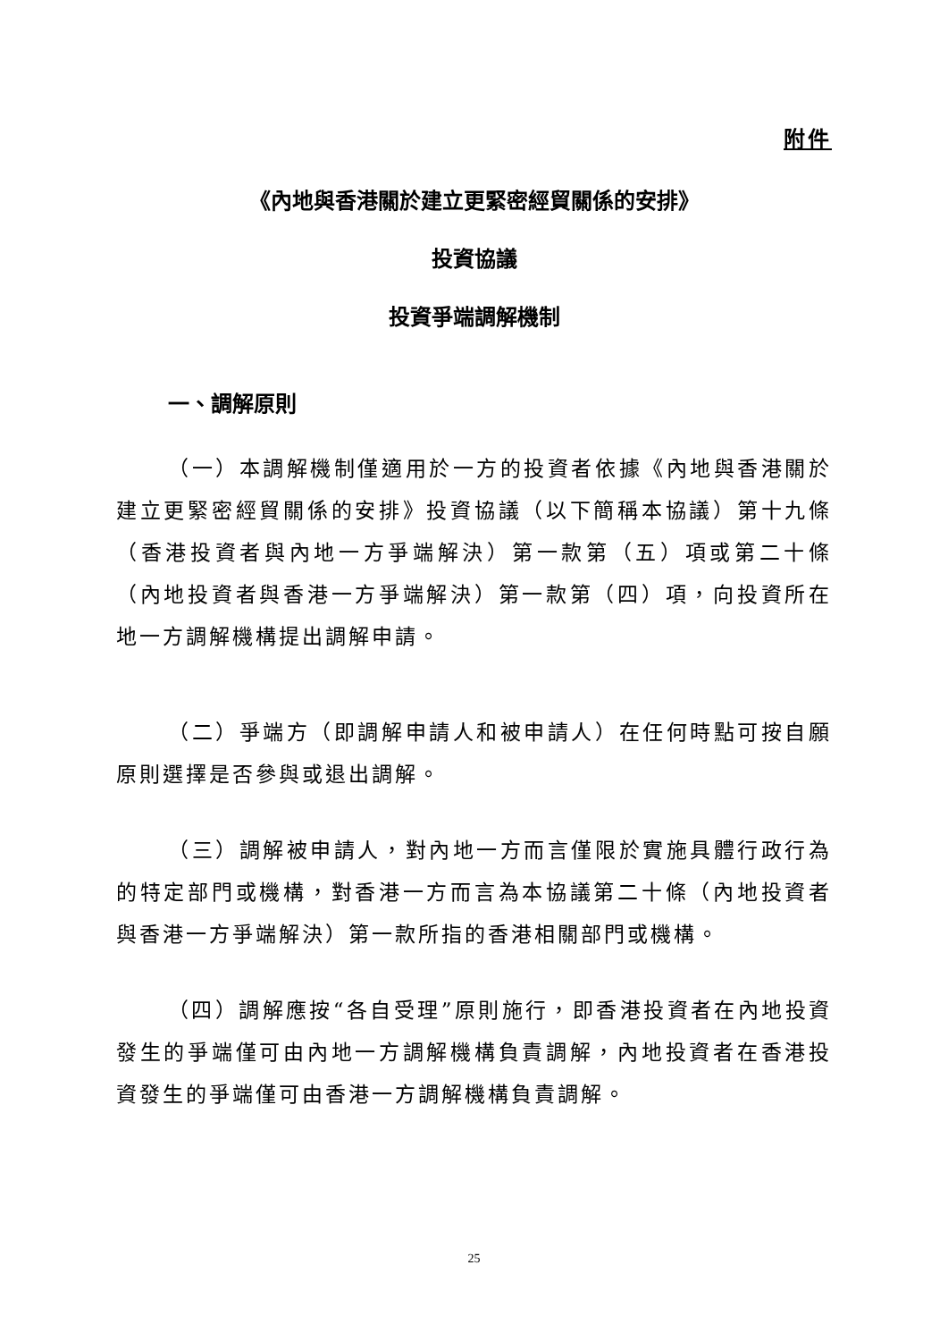附件
《內地與香港關於建立更緊密經貿關係的安排》
投資協議
投資爭端調解機制
一、調解原則
（一）本調解機制僅適用於一方的投資者依據《內地與香港關於建立更緊密經貿關係的安排》投資協議（以下簡稱本協議）第十九條（香港投資者與內地一方爭端解決）第一款第（五）項或第二十條（內地投資者與香港一方爭端解決）第一款第（四）項，向投資所在地一方調解機構提出調解申請。
（二）爭端方（即調解申請人和被申請人）在任何時點可按自願原則選擇是否參與或退出調解。
（三）調解被申請人，對內地一方而言僅限於實施具體行政行為的特定部門或機構，對香港一方而言為本協議第二十條（內地投資者與香港一方爭端解決）第一款所指的香港相關部門或機構。
（四）調解應按“各自受理”原則施行，即香港投資者在內地投資發生的爭端僅可由內地一方調解機構負責調解，內地投資者在香港投資發生的爭端僅可由香港一方調解機構負責調解。
25